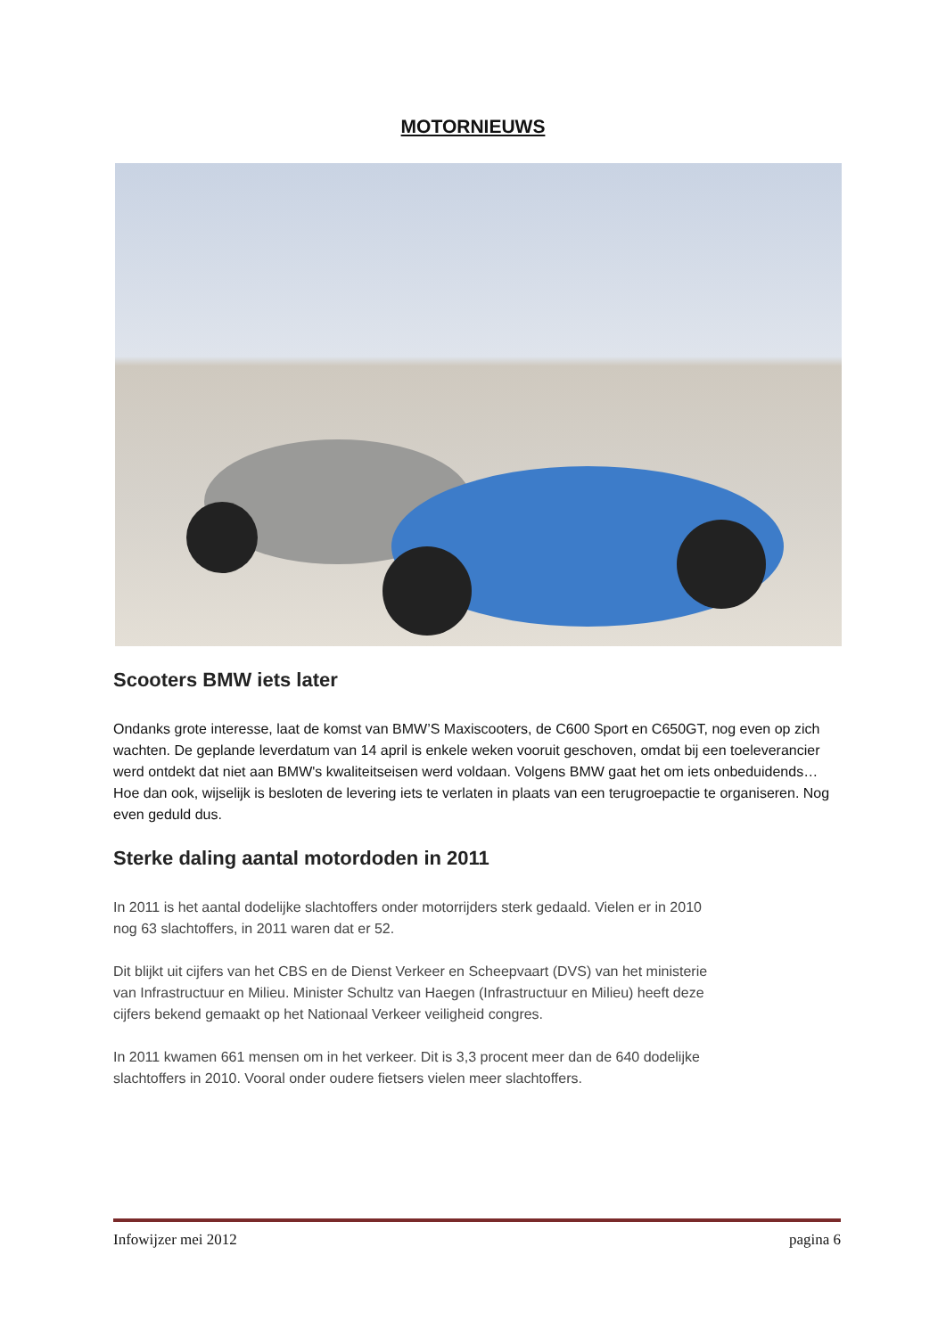MOTORNIEUWS
Scooters BMW iets later
Ondanks grote interesse, laat de komst van BMW’S Maxiscooters, de C600 Sport en C650GT, nog even op zich wachten. De geplande leverdatum van 14 april is enkele weken vooruit geschoven, omdat bij een toeleverancier werd ontdekt dat niet aan BMW's kwaliteitseisen werd voldaan. Volgens BMW gaat het om iets onbeduidends… Hoe dan ook, wijselijk is besloten de levering iets te verlaten in plaats van een terugroepactie te organiseren. Nog even geduld dus.
Sterke daling aantal motordoden in 2011
In 2011 is het aantal dodelijke slachtoffers onder motorrijders sterk gedaald. Vielen er in 2010 nog 63 slachtoffers, in 2011 waren dat er 52.
Dit blijkt uit cijfers van het CBS en de Dienst Verkeer en Scheepvaart (DVS) van het ministerie van Infrastructuur en Milieu. Minister Schultz van Haegen (Infrastructuur en Milieu) heeft deze cijfers bekend gemaakt op het Nationaal Verkeer veiligheid congres.
In 2011 kwamen 661 mensen om in het verkeer. Dit is 3,3 procent meer dan de 640 dodelijke slachtoffers in 2010. Vooral onder oudere fietsers vielen meer slachtoffers.
Infowijzer mei 2012 pagina 6